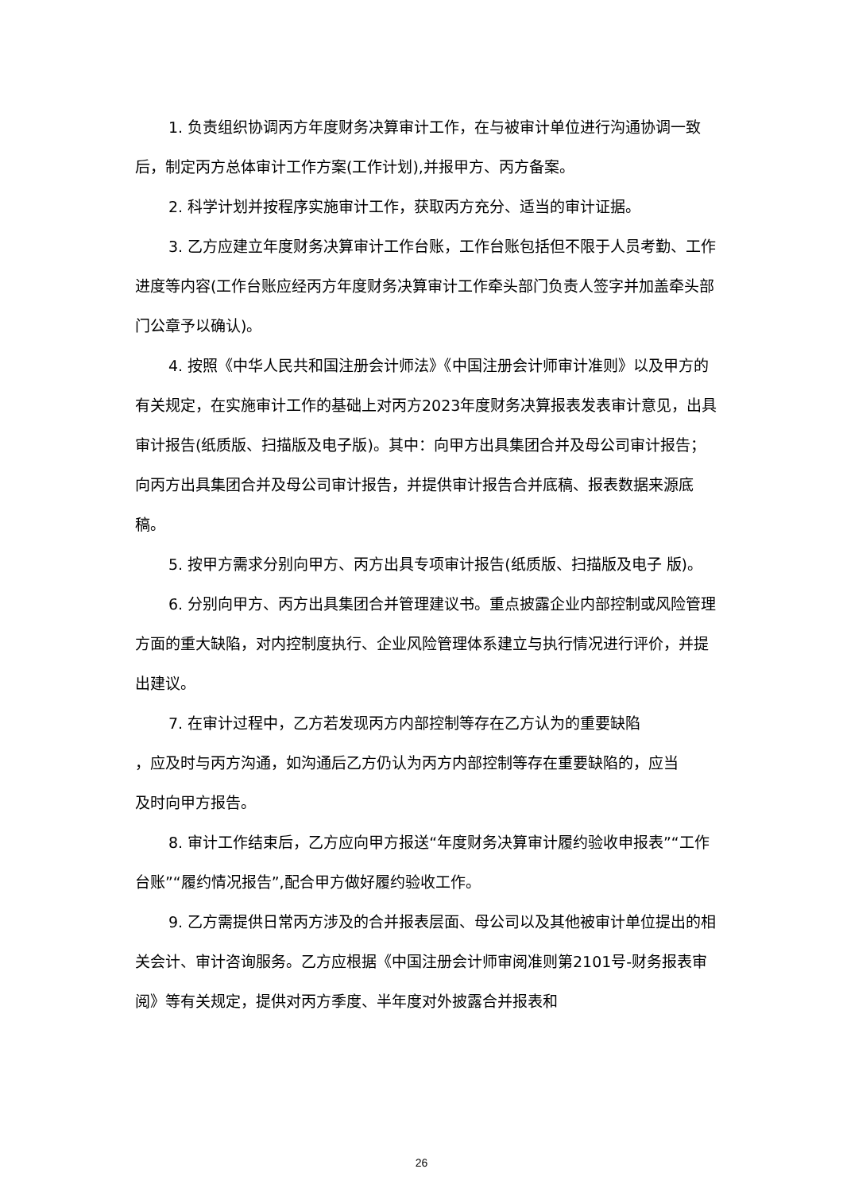1. 负责组织协调丙方年度财务决算审计工作，在与被审计单位进行沟通协调一致后，制定丙方总体审计工作方案(工作计划),并报甲方、丙方备案。
2. 科学计划并按程序实施审计工作，获取丙方充分、适当的审计证据。
3. 乙方应建立年度财务决算审计工作台账，工作台账包括但不限于人员考勤、工作进度等内容(工作台账应经丙方年度财务决算审计工作牵头部门负责人签字并加盖牵头部门公章予以确认)。
4. 按照《中华人民共和国注册会计师法》《中国注册会计师审计准则》以及甲方的有关规定，在实施审计工作的基础上对丙方2023年度财务决算报表发表审计意见，出具审计报告(纸质版、扫描版及电子版)。其中：向甲方出具集团合并及母公司审计报告；向丙方出具集团合并及母公司审计报告，并提供审计报告合并底稿、报表数据来源底稿。
5. 按甲方需求分别向甲方、丙方出具专项审计报告(纸质版、扫描版及电子 版)。
6. 分别向甲方、丙方出具集团合并管理建议书。重点披露企业内部控制或风险管理方面的重大缺陷，对内控制度执行、企业风险管理体系建立与执行情况进行评价，并提出建议。
7. 在审计过程中，乙方若发现丙方内部控制等存在乙方认为的重要缺陷
，应及时与丙方沟通，如沟通后乙方仍认为丙方内部控制等存在重要缺陷的，应当
及时向甲方报告。
8. 审计工作结束后，乙方应向甲方报送“年度财务决算审计履约验收申报表”“工作台账”“履约情况报告”,配合甲方做好履约验收工作。
9. 乙方需提供日常丙方涉及的合并报表层面、母公司以及其他被审计单位提出的相关会计、审计咨询服务。乙方应根据《中国注册会计师审阅准则第2101号-财务报表审阅》等有关规定，提供对丙方季度、半年度对外披露合并报表和
26